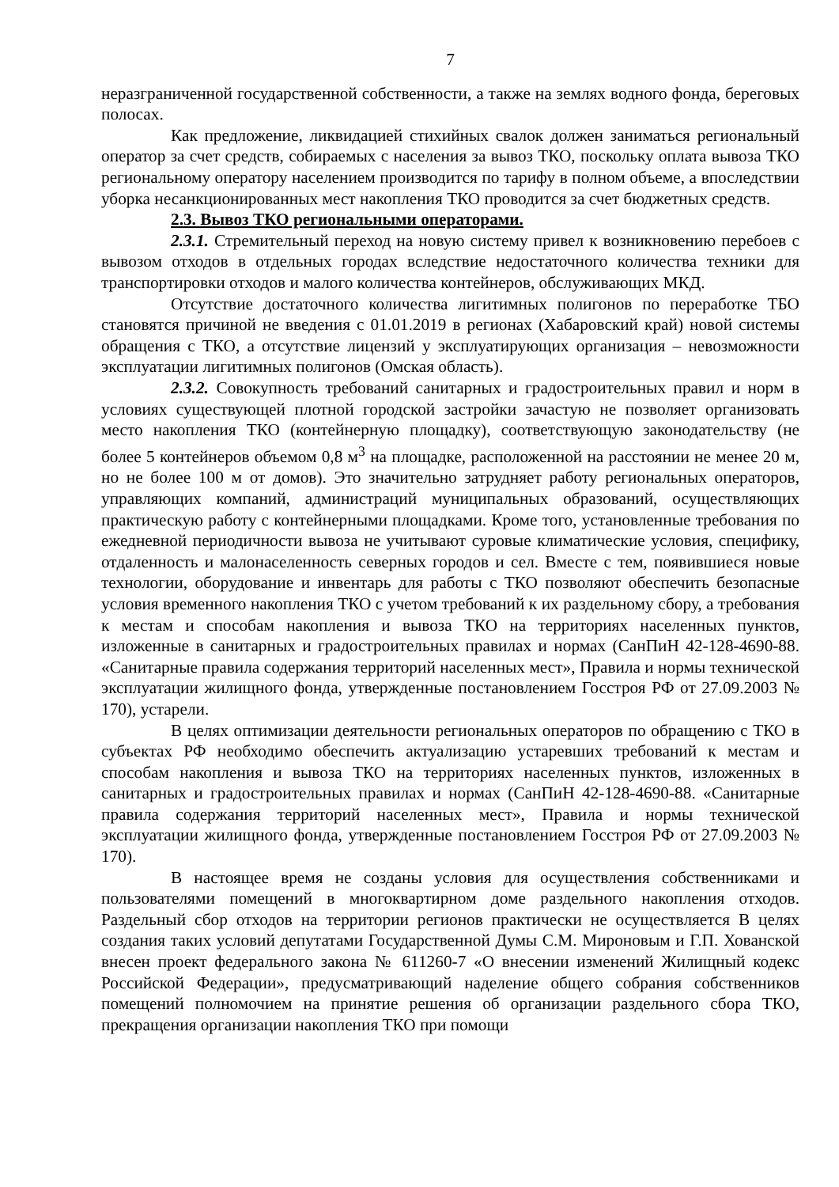7
неразграниченной государственной собственности, а также на землях водного фонда, береговых полосах.
Как предложение, ликвидацией стихийных свалок должен заниматься региональный оператор за счет средств, собираемых с населения за вывоз ТКО, поскольку оплата вывоза ТКО региональному оператору населением производится по тарифу в полном объеме, а впоследствии уборка несанкционированных мест накопления ТКО проводится за счет бюджетных средств.
2.3. Вывоз ТКО региональными операторами.
2.3.1. Стремительный переход на новую систему привел к возникновению перебоев с вывозом отходов в отдельных городах вследствие недостаточного количества техники для транспортировки отходов и малого количества контейнеров, обслуживающих МКД.
Отсутствие достаточного количества лигитимных полигонов по переработке ТБО становятся причиной не введения с 01.01.2019 в регионах (Хабаровский край) новой системы обращения с ТКО, а отсутствие лицензий у эксплуатирующих организация – невозможности эксплуатации лигитимных полигонов (Омская область).
2.3.2. Совокупность требований санитарных и градостроительных правил и норм в условиях существующей плотной городской застройки зачастую не позволяет организовать место накопления ТКО (контейнерную площадку), соответствующую законодательству (не более 5 контейнеров объемом 0,8 м<sup>3</sup> на площадке, расположенной на расстоянии не менее 20 м, но не более 100 м от домов). Это значительно затрудняет работу региональных операторов, управляющих компаний, администраций муниципальных образований, осуществляющих практическую работу с контейнерными площадками. Кроме того, установленные требования по ежедневной периодичности вывоза не учитывают суровые климатические условия, специфику, отдаленность и малонаселенность северных городов и сел. Вместе с тем, появившиеся новые технологии, оборудование и инвентарь для работы с ТКО позволяют обеспечить безопасные условия временного накопления ТКО с учетом требований к их раздельному сбору, а требования к местам и способам накопления и вывоза ТКО на территориях населенных пунктов, изложенные в санитарных и градостроительных правилах и нормах (СанПиН 42-128-4690-88. «Санитарные правила содержания территорий населенных мест», Правила и нормы технической эксплуатации жилищного фонда, утвержденные постановлением Госстроя РФ от 27.09.2003 № 170), устарели.
В целях оптимизации деятельности региональных операторов по обращению с ТКО в субъектах РФ необходимо обеспечить актуализацию устаревших требований к местам и способам накопления и вывоза ТКО на территориях населенных пунктов, изложенных в санитарных и градостроительных правилах и нормах (СанПиН 42-128-4690-88. «Санитарные правила содержания территорий населенных мест», Правила и нормы технической эксплуатации жилищного фонда, утвержденные постановлением Госстроя РФ от 27.09.2003 № 170).
В настоящее время не созданы условия для осуществления собственниками и пользователями помещений в многоквартирном доме раздельного накопления отходов. Раздельный сбор отходов на территории регионов практически не осуществляется В целях создания таких условий депутатами Государственной Думы С.М. Мироновым и Г.П. Хованской внесен проект федерального закона № 611260-7 «О внесении изменений Жилищный кодекс Российской Федерации», предусматривающий наделение общего собрания собственников помещений полномочием на принятие решения об организации раздельного сбора ТКО, прекращения организации накопления ТКО при помощи